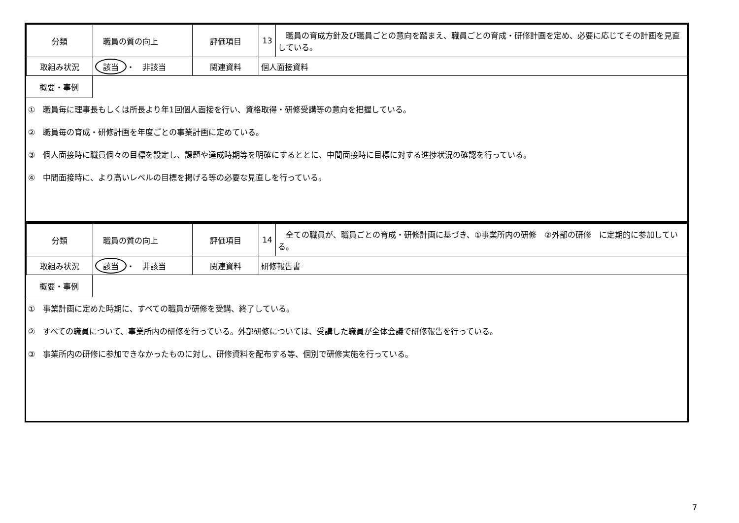| 分類 | 職員の質の向上 | 評価項目 | 13 | 職員の育成方針及び職員ごとの意向を踏まえ、職員ごとの育成・研修計画を定め、必要に応じてその計画を見直している。 |
| 取組み状況 | 該当 ・ 非該当 | 関連資料 | 個人面接資料 | |
概要・事例
①　職員毎に理事長もしくは所長より年1回個人面接を行い、資格取得・研修受講等の意向を把握している。
②　職員毎の育成・研修計画を年度ごとの事業計画に定めている。
③　個人面接時に職員個々の目標を設定し、課題や達成時期等を明確にするととに、中間面接時に目標に対する進捗状況の確認を行っている。
④　中間面接時に、より高いレベルの目標を掲げる等の必要な見直しを行っている。
| 分類 | 職員の質の向上 | 評価項目 | 14 | 全ての職員が、職員ごとの育成・研修計画に基づき、①事業所内の研修 ②外部の研修 に定期的に参加している。 |
| 取組み状況 | 該当 ・ 非該当 | 関連資料 | 研修報告書 | |
概要・事例
①　事業計画に定めた時期に、すべての職員が研修を受講、終了している。
②　すべての職員について、事業所内の研修を行っている。外部研修については、受講した職員が全体会議で研修報告を行っている。
③　事業所内の研修に参加できなかったものに対し、研修資料を配布する等、個別で研修実施を行っている。
7